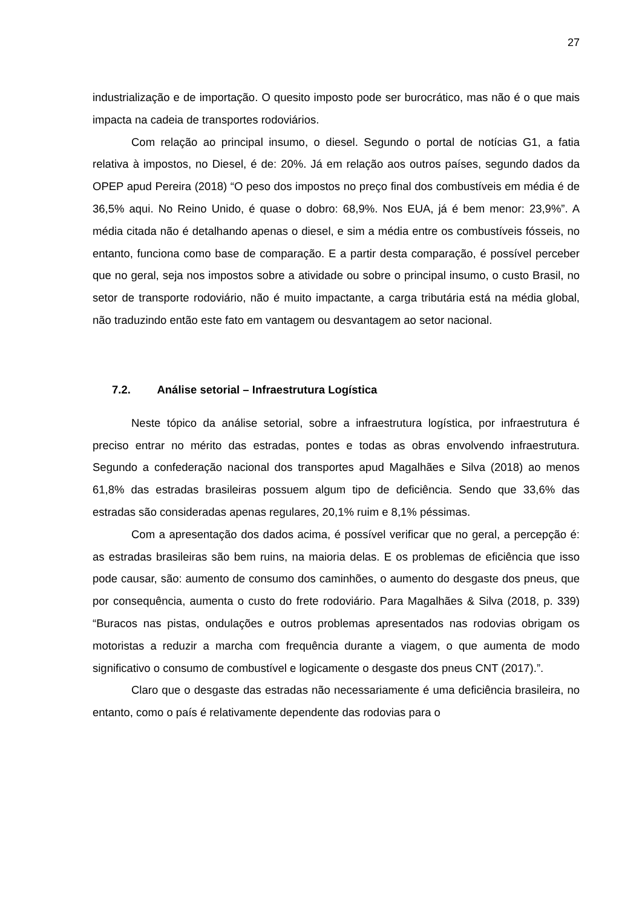27
industrialização e de importação. O quesito imposto pode ser burocrático, mas não é o que mais impacta na cadeia de transportes rodoviários.
Com relação ao principal insumo, o diesel. Segundo o portal de notícias G1, a fatia relativa à impostos, no Diesel, é de: 20%. Já em relação aos outros países, segundo dados da OPEP apud Pereira (2018) “O peso dos impostos no preço final dos combustíveis em média é de 36,5% aqui. No Reino Unido, é quase o dobro: 68,9%. Nos EUA, já é bem menor: 23,9%”. A média citada não é detalhando apenas o diesel, e sim a média entre os combustíveis fósseis, no entanto, funciona como base de comparação. E a partir desta comparação, é possível perceber que no geral, seja nos impostos sobre a atividade ou sobre o principal insumo, o custo Brasil, no setor de transporte rodoviário, não é muito impactante, a carga tributária está na média global, não traduzindo então este fato em vantagem ou desvantagem ao setor nacional.
7.2. Análise setorial – Infraestrutura Logística
Neste tópico da análise setorial, sobre a infraestrutura logística, por infraestrutura é preciso entrar no mérito das estradas, pontes e todas as obras envolvendo infraestrutura. Segundo a confederação nacional dos transportes apud Magalhães e Silva (2018) ao menos 61,8% das estradas brasileiras possuem algum tipo de deficiência. Sendo que 33,6% das estradas são consideradas apenas regulares, 20,1% ruim e 8,1% péssimas.
Com a apresentação dos dados acima, é possível verificar que no geral, a percepção é: as estradas brasileiras são bem ruins, na maioria delas. E os problemas de eficiência que isso pode causar, são: aumento de consumo dos caminhões, o aumento do desgaste dos pneus, que por consequência, aumenta o custo do frete rodoviário. Para Magalhães & Silva (2018, p. 339) “Buracos nas pistas, ondulações e outros problemas apresentados nas rodovias obrigam os motoristas a reduzir a marcha com frequência durante a viagem, o que aumenta de modo significativo o consumo de combustível e logicamente o desgaste dos pneus CNT (2017).”.
Claro que o desgaste das estradas não necessariamente é uma deficiência brasileira, no entanto, como o país é relativamente dependente das rodovias para o